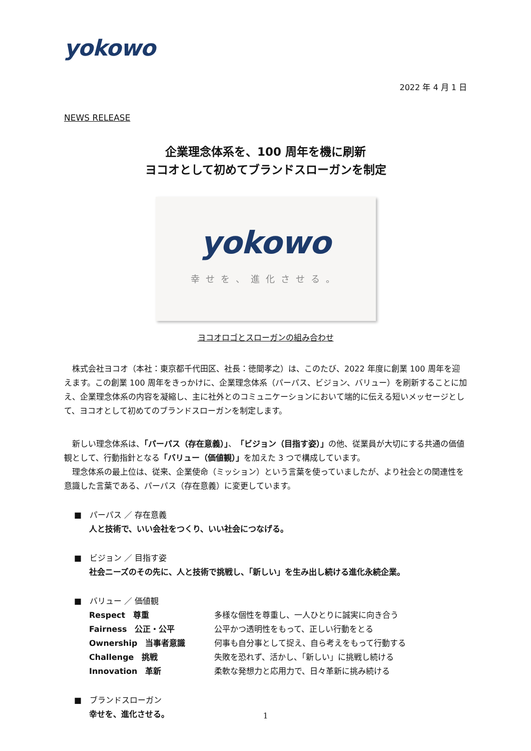yokowo
2022 年 4 月 1 日
NEWS RELEASE
企業理念体系を、100 周年を機に刷新
ヨコオとして初めてブランドスローガンを制定
yokowo
幸せを、進化させる。
ヨコオロゴとスローガンの組み合わせ
株式会社ヨコオ（本社：東京都千代田区、社長：徳間孝之）は、このたび、2022 年度に創業 100 周年を迎えます。この創業 100 周年をきっかけに、企業理念体系（パーパス、ビジョン、バリュー）を刷新することに加え、企業理念体系の内容を凝縮し、主に社外とのコミュニケーションにおいて端的に伝える短いメッセージとして、ヨコオとして初めてのブランドスローガンを制定します。
新しい理念体系は、「パーパス（存在意義）」、「ビジョン（目指す姿）」の他、従業員が大切にする共通の価値観として、行動指針となる「バリュー（価値観）」を加えた 3 つで構成しています。
理念体系の最上位は、従来、企業使命（ミッション）という言葉を使っていましたが、より社会との関連性を意識した言葉である、パーパス（存在意義）に変更しています。
■　パーパス ／ 存在意義
人と技術で、いい会社をつくり、いい社会につなげる。
■　ビジョン ／ 目指す姿
社会ニーズのその先に、人と技術で挑戦し、「新しい」を生み出し続ける進化永続企業。
■　バリュー ／ 価値観
| Respect 尊重 | 多様な個性を尊重し、一人ひとりに誠実に向き合う |
| Fairness 公正・公平 | 公平かつ透明性をもって、正しい行動をとる |
| Ownership 当事者意識 | 何事も自分事として捉え、自ら考えをもって行動する |
| Challenge 挑戦 | 失敗を恐れず、活かし、「新しい」に挑戦し続ける |
| Innovation 革新 | 柔軟な発想力と応用力で、日々革新に挑み続ける |
■　ブランドスローガン
幸せを、進化させる。
1